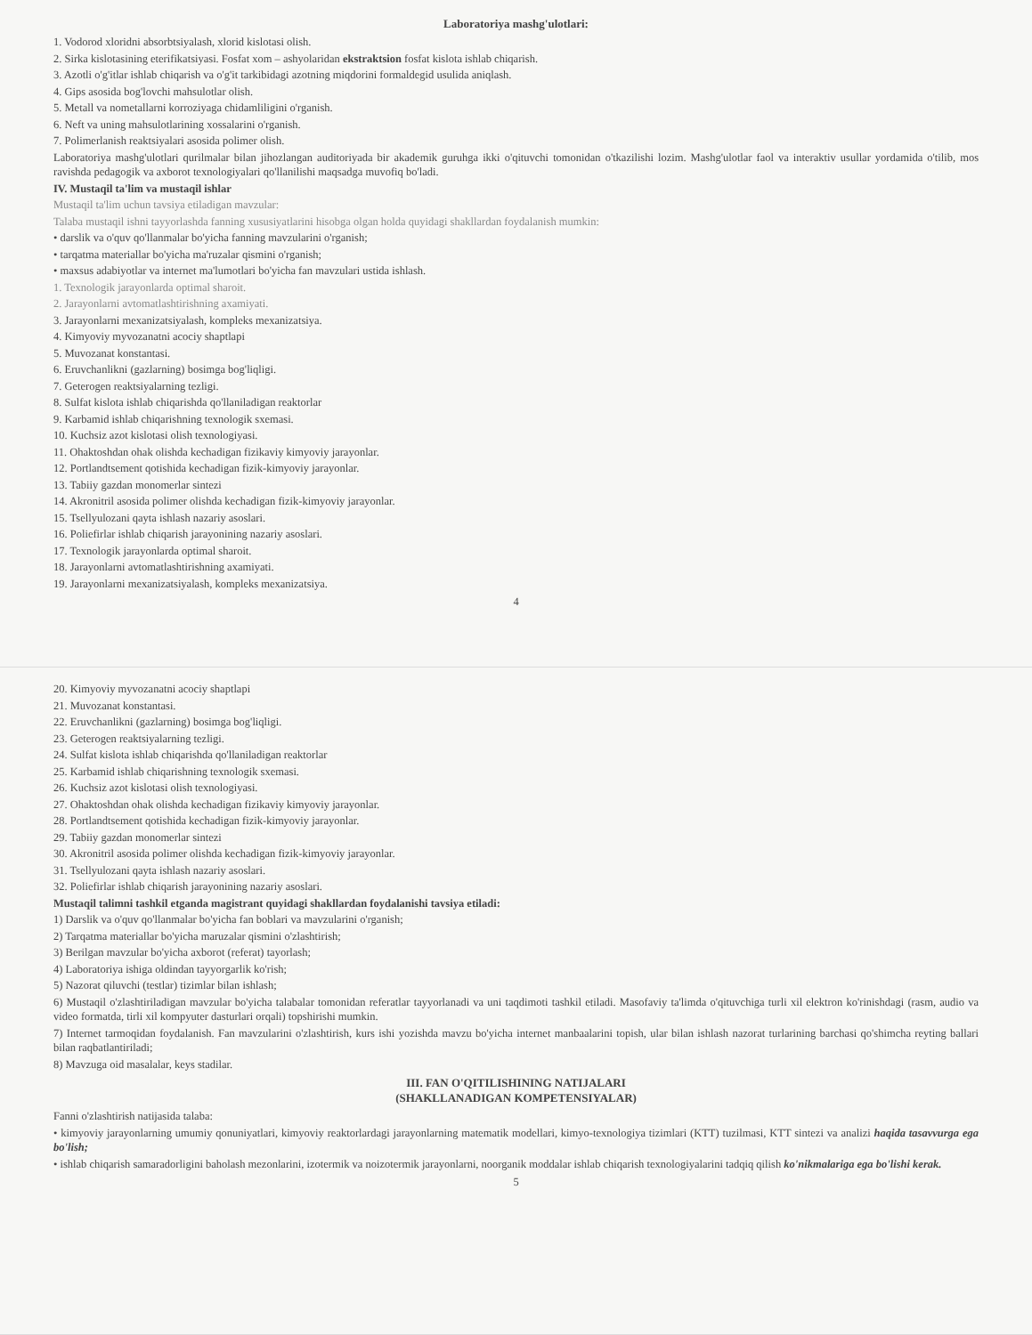Laboratoriya mashg'ulotlari:
1. Vodorod xloridni absorbtsiyalash, xlorid kislotasi olish.
2. Sirka kislotasining eterifikatsiyasi. Fosfat xom – ashyolaridan ekstraktsion fosfat kislota ishlab chiqarish.
3. Azotli o'g'itlar ishlab chiqarish va o'g'it tarkibidagi azotning miqdorini formaldegid usulida aniqlash.
4. Gips asosida bog'lovchi mahsulotlar olish.
5. Metall va nometallarni korroziyaga chidamliligini o'rganish.
6. Neft va uning mahsulotlarining xossalarini o'rganish.
7. Polimerlanish reaktsiyalari asosida polimer olish.
Laboratoriya mashg'ulotlari qurilmalar bilan jihozlangan auditoriyada bir akademik guruhga ikki o'qituvchi tomonidan o'tkazilishi lozim. Mashg'ulotlar faol va interaktiv usullar yordamida o'tilib, mos ravishda pedagogik va axborot texnologiyalari qo'llanilishi maqsadga muvofiq bo'ladi.
IV. Mustaqil ta'lim va mustaqil ishlar
Mustaqil ta'lim uchun tavsiya etiladigan mavzular:
Talaba mustaqil ishni tayyorlashda fanning xususiyatlarini hisobga olgan holda quyidagi shakllardan foydalanish mumkin:
• darslik va o'quv qo'llanmalar bo'yicha fanning mavzularini o'rganish;
• tarqatma materiallar bo'yicha ma'ruzalar qismini o'rganish;
• maxsus adabiyotlar va internet ma'lumotlari bo'yicha fan mavzulari ustida ishlash.
1. Texnologik jarayonlarda optimal sharoit.
2. Jarayonlarni avtomatlashtirishning axamiyati.
3. Jarayonlarni mexanizatsiyalash, kompleks mexanizatsiya.
4. Kimyoviy myvozanatni acociy shaptlapi
5. Muvozanat konstantasi.
6. Eruvchanlikni (gazlarning) bosimga bog'liqligi.
7. Geterogen reaktsiyalarning tezligi.
8. Sulfat kislota ishlab chiqarishda qo'llaniladigan reaktorlar
9. Karbamid ishlab chiqarishning texnologik sxemasi.
10. Kuchsiz azot kislotasi olish texnologiyasi.
11. Ohaktoshdan ohak olishda kechadigan fizikaviy kimyoviy jarayonlar.
12. Portlandtsement qotishida kechadigan fizik-kimyoviy jarayonlar.
13. Tabiiy gazdan monomerlar sintezi
14. Akronitril asosida polimer olishda kechadigan fizik-kimyoviy jarayonlar.
15. Tsellyulozani qayta ishlash nazariy asoslari.
16. Poliefirlar ishlab chiqarish jarayonining nazariy asoslari.
17. Texnologik jarayonlarda optimal sharoit.
18. Jarayonlarni avtomatlashtirishning axamiyati.
19. Jarayonlarni mexanizatsiyalash, kompleks mexanizatsiya.
4
20. Kimyoviy myvozanatni acociy shaptlapi
21. Muvozanat konstantasi.
22. Eruvchanlikni (gazlarning) bosimga bog'liqligi.
23. Geterogen reaktsiyalarning tezligi.
24. Sulfat kislota ishlab chiqarishda qo'llaniladigan reaktorlar
25. Karbamid ishlab chiqarishning texnologik sxemasi.
26. Kuchsiz azot kislotasi olish texnologiyasi.
27. Ohaktoshdan ohak olishda kechadigan fizikaviy kimyoviy jarayonlar.
28. Portlandtsement qotishida kechadigan fizik-kimyoviy jarayonlar.
29. Tabiiy gazdan monomerlar sintezi
30. Akronitril asosida polimer olishda kechadigan fizik-kimyoviy jarayonlar.
31. Tsellyulozani qayta ishlash nazariy asoslari.
32. Poliefirlar ishlab chiqarish jarayonining nazariy asoslari.
Mustaqil talimni tashkil etganda magistrant quyidagi shakllardan foydalanishi tavsiya etiladi:
1) Darslik va o'quv qo'llanmalar bo'yicha fan boblari va mavzularini o'rganish;
2) Tarqatma materiallar bo'yicha maruzalar qismini o'zlashtirish;
3) Berilgan mavzular bo'yicha axborot (referat) tayorlash;
4) Laboratoriya ishiga oldindan tayyorgarlik ko'rish;
5) Nazorat qiluvchi (testlar) tizimlar bilan ishlash;
6) Mustaqil o'zlashtiriladigan mavzular bo'yicha talabalar tomonidan referatlar tayyorlanadi va uni taqdimoti tashkil etiladi. Masofaviy ta'limda o'qituvchiga turli xil elektron ko'rinishdagi (rasm, audio va video formatda, tirli xil kompyuter dasturlari orqali) topshirishi mumkin.
7) Internet tarmoqidan foydalanish. Fan mavzularini o'zlashtirish, kurs ishi yozishda mavzu bo'yicha internet manbaalarini topish, ular bilan ishlash nazorat turlarining barchasi qo'shimcha reyting ballari bilan raqbatlantiriladi;
8) Mavzuga oid masalalar, keys stadilar.
III. FAN O'QITILISHINING NATIJALARI
(SHAKLLANADIGAN KOMPETENSIYALAR)
Fanni o'zlashtirish natijasida talaba:
• kimyoviy jarayonlarning umumiy qonuniyatlari, kimyoviy reaktorlardagi jarayonlarning matematik modellari, kimyo-texnologiya tizimlari (KTT) tuzilmasi, KTT sintezi va analizi haqida tasavvurga ega bo'lish;
• ishlab chiqarish samaradorligini baholash mezonlarini, izotermik va noizotermik jarayonlarni, noorganik moddalar ishlab chiqarish texnologiyalarini tadqiq qilish ko'nikmalariga ega bo'lishi kerak.
5